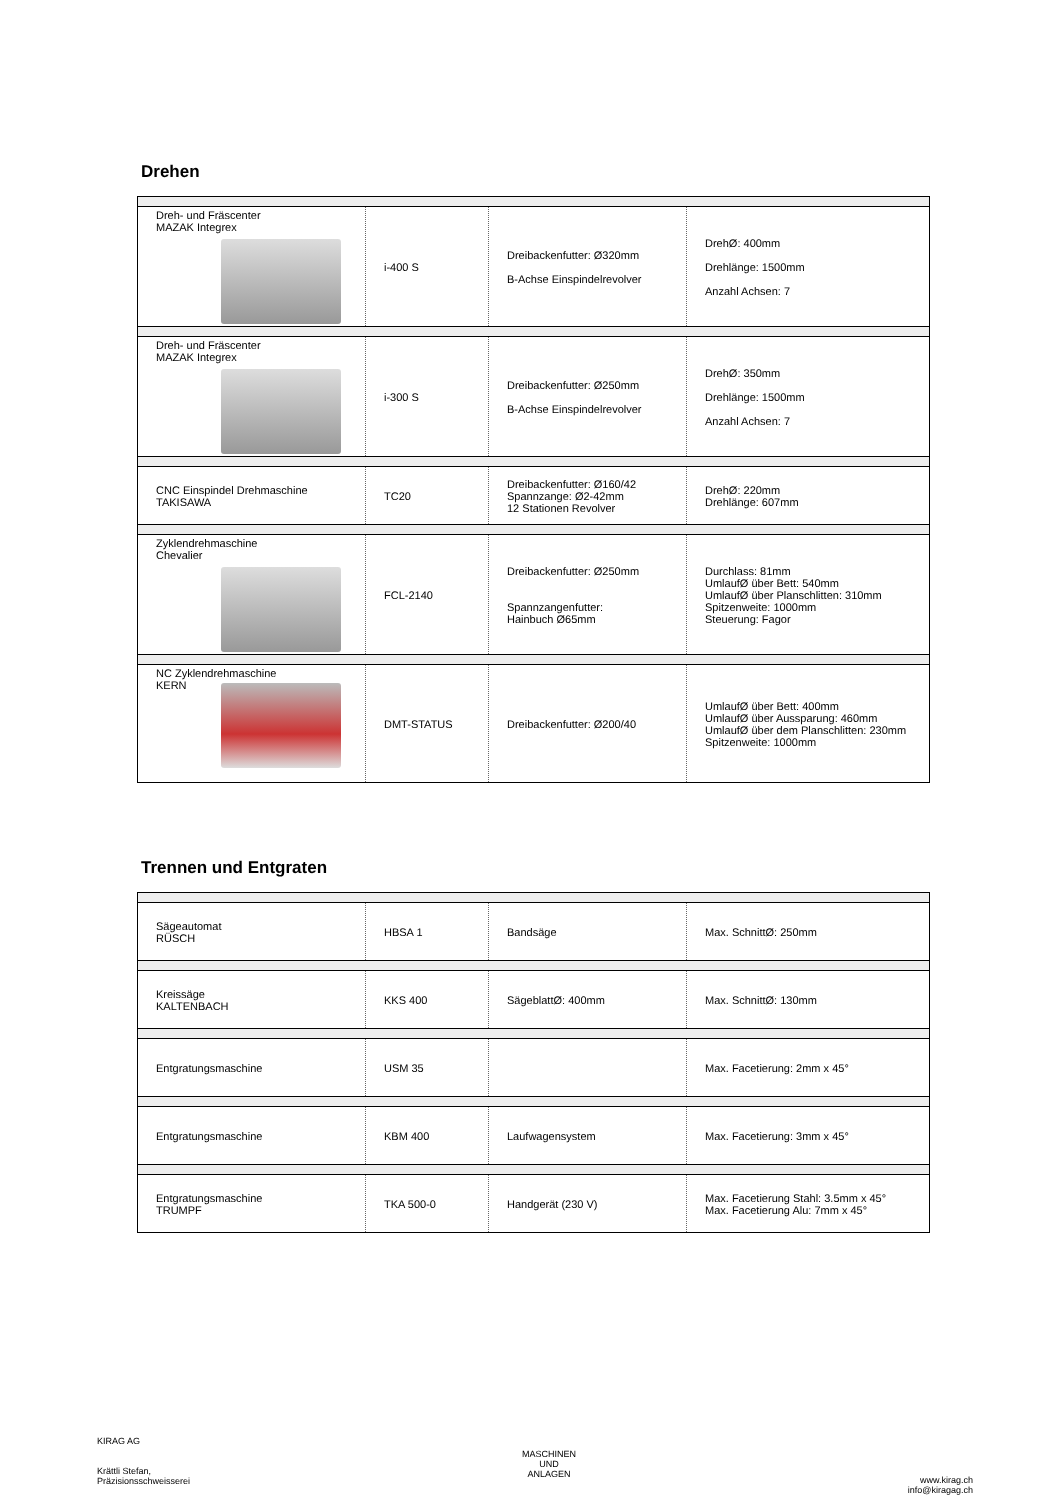Drehen
| Dreh- und Fräscenter MAZAK Integrex | i-400 S | Dreibackenfutter: Ø320mm B-Achse Einspindelrevolver | DrehØ: 400mm Drehlänge: 1500mm Anzahl Achsen: 7 |
| Dreh- und Fräscenter MAZAK Integrex | i-300 S | Dreibackenfutter: Ø250mm B-Achse Einspindelrevolver | DrehØ: 350mm Drehlänge: 1500mm Anzahl Achsen: 7 |
| CNC Einspindel Drehmaschine TAKISAWA | TC20 | Dreibackenfutter: Ø160/42 Spannzange: Ø2-42mm 12 Stationen Revolver | DrehØ: 220mm Drehlänge: 607mm |
| Zyklendrehmaschine Chevalier | FCL-2140 | Dreibackenfutter: Ø250mm Spannzangenfutter: Hainbuch Ø65mm | Durchlass: 81mm UmlaufØ über Bett: 540mm UmlaufØ über Planschlitten: 310mm Spitzenweite: 1000mm Steuerung: Fagor |
| NC Zyklendrehmaschine KERN | DMT-STATUS | Dreibackenfutter: Ø200/40 | UmlaufØ über Bett: 400mm UmlaufØ über Aussparung: 460mm UmlaufØ über dem Planschlitten: 230mm Spitzenweite: 1000mm |
Trennen und Entgraten
| Sägeautomat RÜSCH | HBSA 1 | Bandsäge | Max. SchnittØ: 250mm |
| Kreissäge KALTENBACH | KKS 400 | SägeblattØ: 400mm | Max. SchnittØ: 130mm |
| Entgratungsmaschine | USM 35 | | Max. Facetierung: 2mm x 45° |
| Entgratungsmaschine | KBM 400 | Laufwagensystem | Max. Facetierung: 3mm x 45° |
| Entgratungsmaschine TRUMPF | TKA 500-0 | Handgerät (230 V) | Max. Facetierung Stahl: 3.5mm x 45° Max. Facetierung Alu: 7mm x 45° |
KIRAG AG
Krättli Stefan,
Präzisionsschweisserei
MASCHINEN
UND
ANLAGEN
www.kirag.ch
info@kiragag.ch